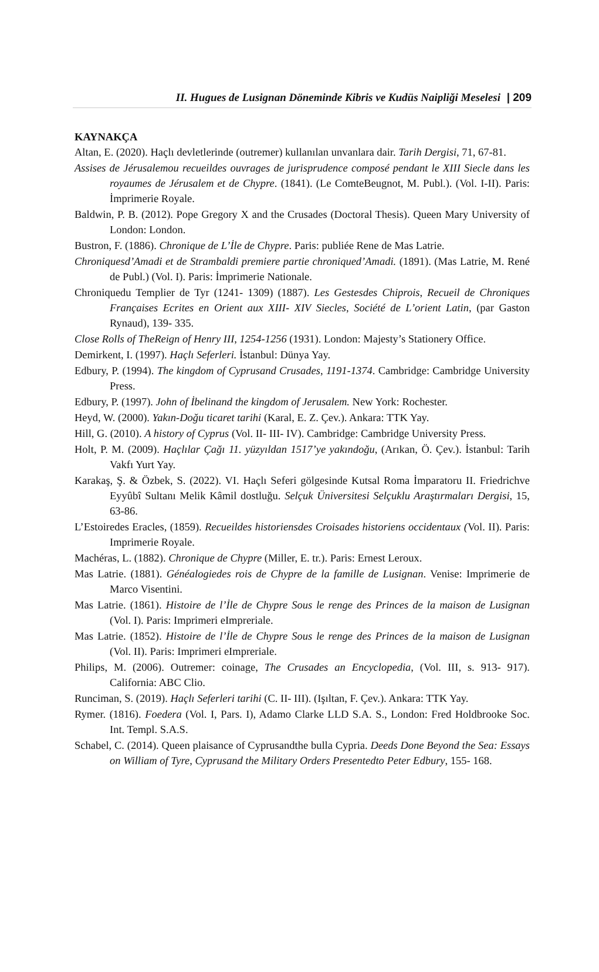II. Hugues de Lusignan Döneminde Kibris ve Kudüs Naipliği Meselesi | 209
KAYNAKÇA
Altan, E. (2020). Haçlı devletlerinde (outremer) kullanılan unvanlara dair. Tarih Dergisi, 71, 67-81.
Assises de Jérusalemou recueildes ouvrages de jurisprudence composé pendant le XIII Siecle dans les royaumes de Jérusalem et de Chypre. (1841). (Le ComteBeugnot, M. Publ.). (Vol. I-II). Paris: İmprimerie Royale.
Baldwin, P. B. (2012). Pope Gregory X and the Crusades (Doctoral Thesis). Queen Mary University of London: London.
Bustron, F. (1886). Chronique de L’İle de Chypre. Paris: publiée Rene de Mas Latrie.
Chroniquesd’Amadi et de Strambaldi premiere partie chroniqued’Amadi. (1891). (Mas Latrie, M. René de Publ.) (Vol. I). Paris: İmprimerie Nationale.
Chroniquedu Templier de Tyr (1241- 1309) (1887). Les Gestesdes Chiprois, Recueil de Chroniques Françaises Ecrites en Orient aux XIII- XIV Siecles, Société de L’orient Latin, (par Gaston Rynaud), 139- 335.
Close Rolls of TheReign of Henry III, 1254-1256 (1931). London: Majesty’s Stationery Office.
Demirkent, I. (1997). Haçlı Seferleri. İstanbul: Dünya Yay.
Edbury, P. (1994). The kingdom of Cyprusand Crusades, 1191-1374. Cambridge: Cambridge University Press.
Edbury, P. (1997). John of İbelinand the kingdom of Jerusalem. New York: Rochester.
Heyd, W. (2000). Yakın-Doğu ticaret tarihi (Karal, E. Z. Çev.). Ankara: TTK Yay.
Hill, G. (2010). A history of Cyprus (Vol. II- III- IV). Cambridge: Cambridge University Press.
Holt, P. M. (2009). Haçlılar Çağı 11. yüzyıldan 1517’ye yakındoğu, (Arıkan, Ö. Çev.). İstanbul: Tarih Vakfı Yurt Yay.
Karakaş, Ş. & Özbek, S. (2022). VI. Haçlı Seferi gölgesinde Kutsal Roma İmparatoru II. Friedrichve Eyyûbî Sultanı Melik Kâmil dostluğu. Selçuk Üniversitesi Selçuklu Araştırmaları Dergisi, 15, 63-86.
L’Estoiredes Eracles, (1859). Recueildes historiensdes Croisades historiens occidentaux (Vol. II). Paris: Imprimerie Royale.
Machéras, L. (1882). Chronique de Chypre (Miller, E. tr.). Paris: Ernest Leroux.
Mas Latrie. (1881). Généalogiedes rois de Chypre de la famille de Lusignan. Venise: Imprimerie de Marco Visentini.
Mas Latrie. (1861). Histoire de l’İle de Chypre Sous le renge des Princes de la maison de Lusignan (Vol. I). Paris: Imprimeri eImpreriale.
Mas Latrie. (1852). Histoire de l’İle de Chypre Sous le renge des Princes de la maison de Lusignan (Vol. II). Paris: Imprimeri eImpreriale.
Philips, M. (2006). Outremer: coinage, The Crusades an Encyclopedia, (Vol. III, s. 913- 917). California: ABC Clio.
Runciman, S. (2019). Haçlı Seferleri tarihi (C. II- III). (Işıltan, F. Çev.). Ankara: TTK Yay.
Rymer. (1816). Foedera (Vol. I, Pars. I), Adamo Clarke LLD S.A. S., London: Fred Holdbrooke Soc. Int. Templ. S.A.S.
Schabel, C. (2014). Queen plaisance of Cyprusandthe bulla Cypria. Deeds Done Beyond the Sea: Essays on William of Tyre, Cyprusand the Military Orders Presentedto Peter Edbury, 155- 168.